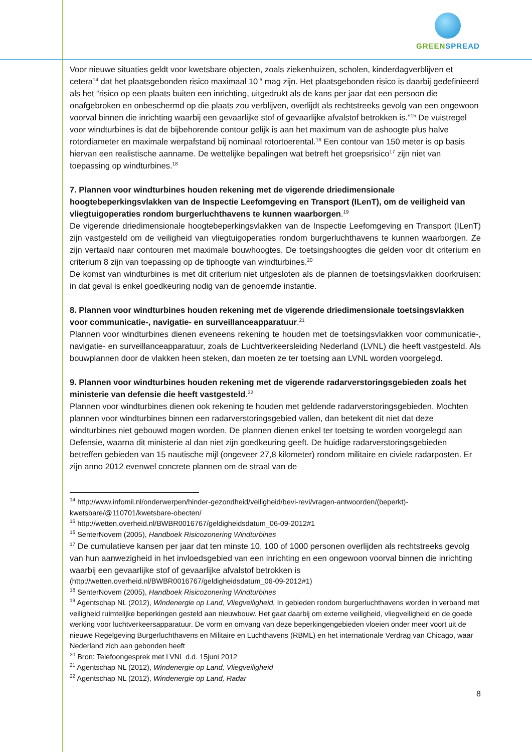GREEN SPREAD
Voor nieuwe situaties geldt voor kwetsbare objecten, zoals ziekenhuizen, scholen, kinderdagverblijven et cetera<sup>14</sup> dat het plaatsgebonden risico maximaal 10<sup>-6</sup> mag zijn. Het plaatsgebonden risico is daarbij gedefinieerd als het “risico op een plaats buiten een inrichting, uitgedrukt als de kans per jaar dat een persoon die onafgebroken en onbeschermd op die plaats zou verblijven, overlijdt als rechtstreeks gevolg van een ongewoon voorval binnen die inrichting waarbij een gevaarlijke stof of gevaarlijke afvalstof betrokken is.”<sup>15</sup> De vuistregel voor windturbines is dat de bijbehorende contour gelijk is aan het maximum van de ashoogte plus halve rotordiameter en maximale werpafstand bij nominaal rotortoerental.<sup>16</sup> Een contour van 150 meter is op basis hiervan een realistische aanname. De wettelijke bepalingen wat betreft het groepsrisico<sup>17</sup> zijn niet van toepassing op windturbines.<sup>18</sup>
7. Plannen voor windturbines houden rekening met de vigerende driedimensionale hoogtebeperkingsvlakken van de Inspectie Leefomgeving en Transport (ILenT), om de veiligheid van vliegtuigoperaties rondom burgerluchthavens te kunnen waarborgen.<sup>19</sup>
De vigerende driedimensionale hoogtebeperkingsvlakken van de Inspectie Leefomgeving en Transport (ILenT) zijn vastgesteld om de veiligheid van vliegtuigoperaties rondom burgerluchthavens te kunnen waarborgen. Ze zijn vertaald naar contouren met maximale bouwhoogtes. De toetsingshoogtes die gelden voor dit criterium en criterium 8 zijn van toepassing op de tiphoogte van windturbines.<sup>20</sup>
De komst van windturbines is met dit criterium niet uitgesloten als de plannen de toetsingsvlakken doorkruisen: in dat geval is enkel goedkeuring nodig van de genoemde instantie.
8. Plannen voor windturbines houden rekening met de vigerende driedimensionale toetsingsvlakken voor communicatie-, navigatie- en surveillanceapparatuur.<sup>21</sup>
Plannen voor windturbines dienen eveneens rekening te houden met de toetsingsvlakken voor communicatie-, navigatie- en surveillanceapparatuur, zoals de Luchtverkeersleiding Nederland (LVNL) die heeft vastgesteld. Als bouwplannen door de vlakken heen steken, dan moeten ze ter toetsing aan LVNL worden voorgelegd.
9. Plannen voor windturbines houden rekening met de vigerende radarverstoringsgebieden zoals het ministerie van defensie die heeft vastgesteld.<sup>22</sup>
Plannen voor windturbines dienen ook rekening te houden met geldende radarverstoringsgebieden. Mochten plannen voor windturbines binnen een radarverstoringsgebied vallen, dan betekent dit niet dat deze windturbines niet gebouwd mogen worden. De plannen dienen enkel ter toetsing te worden voorgelegd aan Defensie, waarna dit ministerie al dan niet zijn goedkeuring geeft. De huidige radarverstoringsgebieden betreffen gebieden van 15 nautische mijl (ongeveer 27,8 kilometer) rondom militaire en civiele radarposten. Er zijn anno 2012 evenwel concrete plannen om de straal van de
<sup>14</sup> http://www.infomil.nl/onderwerpen/hinder-gezondheid/veiligheid/bevi-revi/vragen-antwoorden/(beperkt)-kwetsbare/@110701/kwetsbare-obecten/
<sup>15</sup> http://wetten.overheid.nl/BWBR0016767/geldigheidsdatum_06-09-2012#1
<sup>16</sup> SenterNovem (2005), Handboek Risicozonering Windturbines
<sup>17</sup> De cumulatieve kansen per jaar dat ten minste 10, 100 of 1000 personen overlijden als rechtstreeks gevolg van hun aanwezigheid in het invloedsgebied van een inrichting en een ongewoon voorval binnen die inrichting waarbij een gevaarlijke stof of gevaarlijke afvalstof betrokken is
(http://wetten.overheid.nl/BWBR0016767/geldigheidsdatum_06-09-2012#1)
<sup>18</sup> SenterNovem (2005), Handboek Risicozonering Windturbines
<sup>19</sup> Agentschap NL (2012), Windenergie op Land, Vliegveiligheid. In gebieden rondom burgerluchthavens worden in verband met veiligheid ruimtelijke beperkingen gesteld aan nieuwbouw. Het gaat daarbij om externe veiligheid, vliegveiligheid en de goede werking voor luchtverkeersapparatuur. De vorm en omvang van deze beperkingengebieden vloeien onder meer voort uit de nieuwe Regelgeving Burgerluchthavens en Militaire en Luchthavens (RBML) en het internationale Verdrag van Chicago, waar Nederland zich aan gebonden heeft
<sup>20</sup> Bron: Telefoongesprek met LVNL d.d. 15juni 2012
<sup>21</sup> Agentschap NL (2012), Windenergie op Land, Vliegveiligheid
<sup>22</sup> Agentschap NL (2012), Windenergie op Land, Radar
8